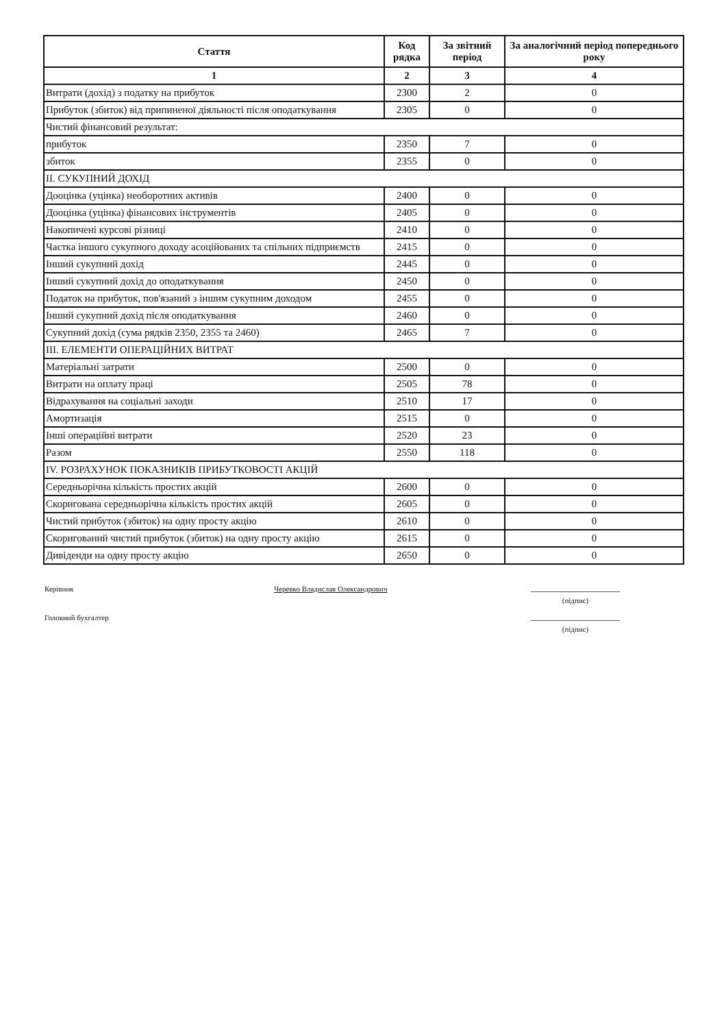| Стаття | Код рядка | За звітний період | За аналогічний період попереднього року |
| --- | --- | --- | --- |
| 1 | 2 | 3 | 4 |
| Витрати (дохід) з податку на прибуток | 2300 | 2 | 0 |
| Прибуток (збиток) від припиненої діяльності після оподаткування | 2305 | 0 | 0 |
| Чистий фінансовий результат: | | | |
| прибуток | 2350 | 7 | 0 |
| збиток | 2355 | 0 | 0 |
| II. СУКУПНИЙ ДОХІД | | | |
| Дооцінка (уцінка) необоротних активів | 2400 | 0 | 0 |
| Дооцінка (уцінка) фінансових інструментів | 2405 | 0 | 0 |
| Накопичені курсові різниці | 2410 | 0 | 0 |
| Частка іншого сукупного доходу асоційованих та спільних підприємств | 2415 | 0 | 0 |
| Інший сукупний дохід | 2445 | 0 | 0 |
| Інший сукупний дохід до оподаткування | 2450 | 0 | 0 |
| Податок на прибуток, пов'язаний з іншим сукупним доходом | 2455 | 0 | 0 |
| Інший сукупний дохід після оподаткування | 2460 | 0 | 0 |
| Сукупний дохід (сума рядків 2350, 2355 та 2460) | 2465 | 7 | 0 |
| III. ЕЛЕМЕНТИ ОПЕРАЦІЙНИХ ВИТРАТ | | | |
| Матеріальні затрати | 2500 | 0 | 0 |
| Витрати на оплату праці | 2505 | 78 | 0 |
| Відрахування на соціальні заходи | 2510 | 17 | 0 |
| Амортизація | 2515 | 0 | 0 |
| Інші операційні витрати | 2520 | 23 | 0 |
| Разом | 2550 | 118 | 0 |
| IV. РОЗРАХУНОК ПОКАЗНИКІВ ПРИБУТКОВОСТІ АКЦІЙ | | | |
| Середньорічна кількість простих акцій | 2600 | 0 | 0 |
| Скоригована середньорічна кількість простих акцій | 2605 | 0 | 0 |
| Чистий прибуток (збиток) на одну просту акцію | 2610 | 0 | 0 |
| Скоригований чистий прибуток (збиток) на одну просту акцію | 2615 | 0 | 0 |
| Дивіденди на одну просту акцію | 2650 | 0 | 0 |
Керівник Черевко Владислав Олександрович
(підпис)
Головний бухгалтер
(підпис)